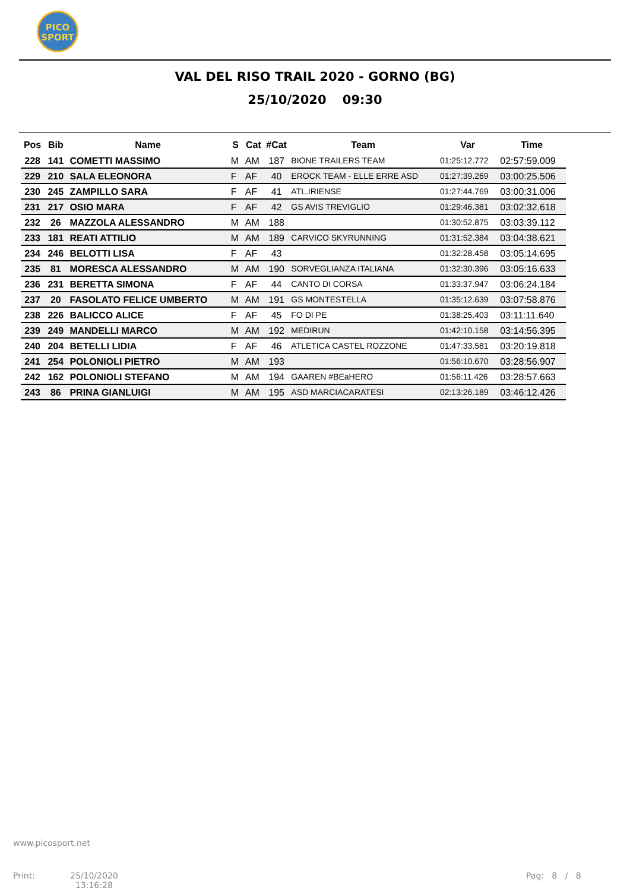PICO
SPORT
VAL DEL RISO TRAIL 2020 - GORNO (BG)
25/10/2020 09:30
| Pos | Bib | Name | S | Cat | #Cat | Team | Var | Time |
| --- | --- | --- | --- | --- | --- | --- | --- | --- |
| 228 | 141 | COMETTI MASSIMO | M | AM | 187 | BIONE TRAILERS TEAM | 01:25:12.772 | 02:57:59.009 |
| 229 | 210 | SALA ELEONORA | F | AF | 40 | EROCK TEAM - ELLE ERRE ASD | 01:27:39.269 | 03:00:25.506 |
| 230 | 245 | ZAMPILLO SARA | F | AF | 41 | ATL.IRIENSE | 01:27:44.769 | 03:00:31.006 |
| 231 | 217 | OSIO MARA | F | AF | 42 | GS AVIS TREVIGLIO | 01:29:46.381 | 03:02:32.618 |
| 232 | 26 | MAZZOLA ALESSANDRO | M | AM | 188 | | 01:30:52.875 | 03:03:39.112 |
| 233 | 181 | REATI ATTILIO | M | AM | 189 | CARVICO SKYRUNNING | 01:31:52.384 | 03:04:38.621 |
| 234 | 246 | BELOTTI LISA | F | AF | 43 | | 01:32:28.458 | 03:05:14.695 |
| 235 | 81 | MORESCA ALESSANDRO | M | AM | 190 | SORVEGLIANZA ITALIANA | 01:32:30.396 | 03:05:16.633 |
| 236 | 231 | BERETTA SIMONA | F | AF | 44 | CANTO DI CORSA | 01:33:37.947 | 03:06:24.184 |
| 237 | 20 | FASOLATO FELICE UMBERTO | M | AM | 191 | GS MONTESTELLA | 01:35:12.639 | 03:07:58.876 |
| 238 | 226 | BALICCO ALICE | F | AF | 45 | FO DI PE | 01:38:25.403 | 03:11:11.640 |
| 239 | 249 | MANDELLI MARCO | M | AM | 192 | MEDIRUN | 01:42:10.158 | 03:14:56.395 |
| 240 | 204 | BETELLI LIDIA | F | AF | 46 | ATLETICA CASTEL ROZZONE | 01:47:33.581 | 03:20:19.818 |
| 241 | 254 | POLONIOLI PIETRO | M | AM | 193 | | 01:56:10.670 | 03:28:56.907 |
| 242 | 162 | POLONIOLI STEFANO | M | AM | 194 | GAAREN #BEaHERO | 01:56:11.426 | 03:28:57.663 |
| 243 | 86 | PRINA GIANLUIGI | M | AM | 195 | ASD MARCIACARATESI | 02:13:26.189 | 03:46:12.426 |
www.picosport.net
Print:
25/10/2020
13:16:28
Pag: 8 / 8